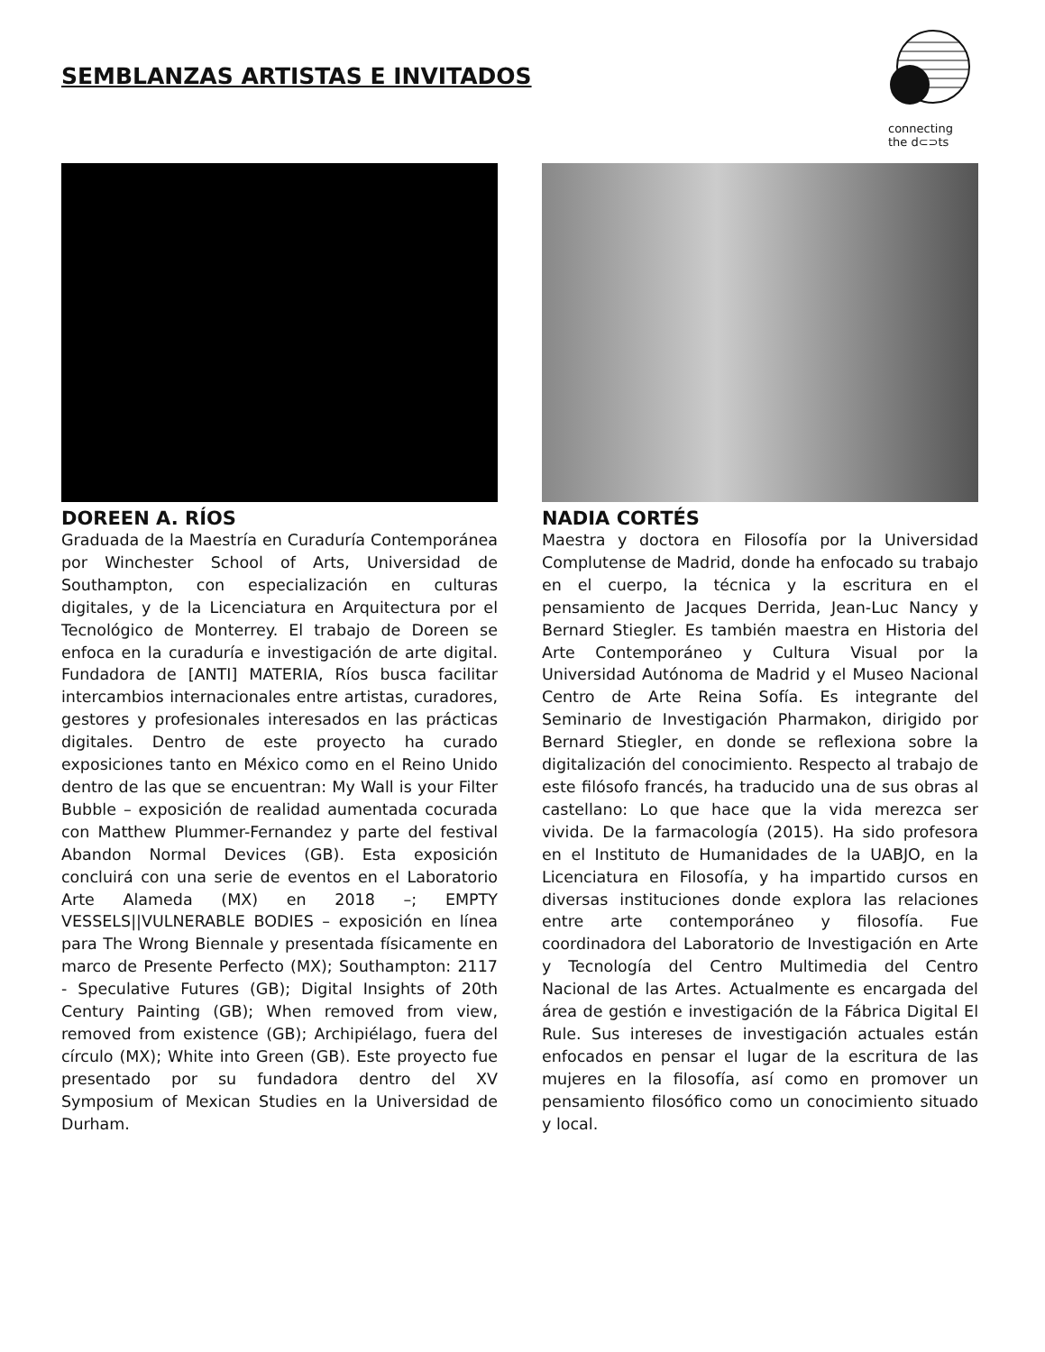SEMBLANZAS ARTISTAS E INVITADOS
connecting
the d⊂⊃ts
DOREEN A. RÍOS
Graduada de la Maestría en Curaduría Contemporánea por Winchester School of Arts, Universidad de Southampton, con especialización en culturas digitales, y de la Licenciatura en Arquitectura por el Tecnológico de Monterrey. El trabajo de Doreen se enfoca en la curaduría e investigación de arte digital. Fundadora de [ANTI] MATERIA, Ríos busca facilitar intercambios internacionales entre artistas, curadores, gestores y profesionales interesados en las prácticas digitales. Dentro de este proyecto ha curado exposiciones tanto en México como en el Reino Unido dentro de las que se encuentran: My Wall is your Filter Bubble – exposición de realidad aumentada cocurada con Matthew Plummer-Fernandez y parte del festival Abandon Normal Devices (GB). Esta exposición concluirá con una serie de eventos en el Laboratorio Arte Alameda (MX) en 2018 –; EMPTY VESSELS||VULNERABLE BODIES – exposición en línea para The Wrong Biennale y presentada físicamente en marco de Presente Perfecto (MX); Southampton: 2117 - Speculative Futures (GB); Digital Insights of 20th Century Painting (GB); When removed from view, removed from existence (GB); Archipiélago, fuera del círculo (MX); White into Green (GB). Este proyecto fue presentado por su fundadora dentro del XV Symposium of Mexican Studies en la Universidad de Durham.
NADIA CORTÉS
Maestra y doctora en Filosofía por la Universidad Complutense de Madrid, donde ha enfocado su trabajo en el cuerpo, la técnica y la escritura en el pensamiento de Jacques Derrida, Jean-Luc Nancy y Bernard Stiegler. Es también maestra en Historia del Arte Contemporáneo y Cultura Visual por la Universidad Autónoma de Madrid y el Museo Nacional Centro de Arte Reina Sofía. Es integrante del Seminario de Investigación Pharmakon, dirigido por Bernard Stiegler, en donde se reflexiona sobre la digitalización del conocimiento. Respecto al trabajo de este filósofo francés, ha traducido una de sus obras al castellano: Lo que hace que la vida merezca ser vivida. De la farmacología (2015). Ha sido profesora en el Instituto de Humanidades de la UABJO, en la Licenciatura en Filosofía, y ha impartido cursos en diversas instituciones donde explora las relaciones entre arte contemporáneo y filosofía. Fue coordinadora del Laboratorio de Investigación en Arte y Tecnología del Centro Multimedia del Centro Nacional de las Artes. Actualmente es encargada del área de gestión e investigación de la Fábrica Digital El Rule. Sus intereses de investigación actuales están enfocados en pensar el lugar de la escritura de las mujeres en la filosofía, así como en promover un pensamiento filosófico como un conocimiento situado y local.